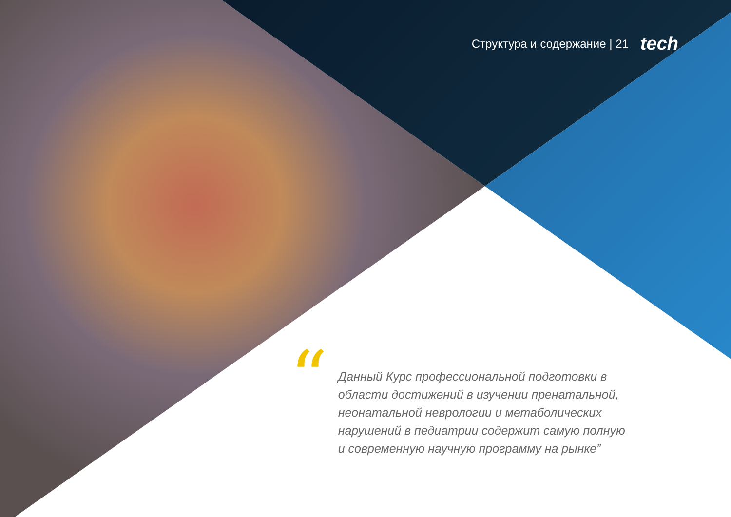Структура и содержание | 21 tech
“
Данный Курс профессиональной подготовки в области достижений в изучении пренатальной, неонатальной неврологии и метаболических нарушений в педиатрии содержит самую полную и современную научную программу на рынке”